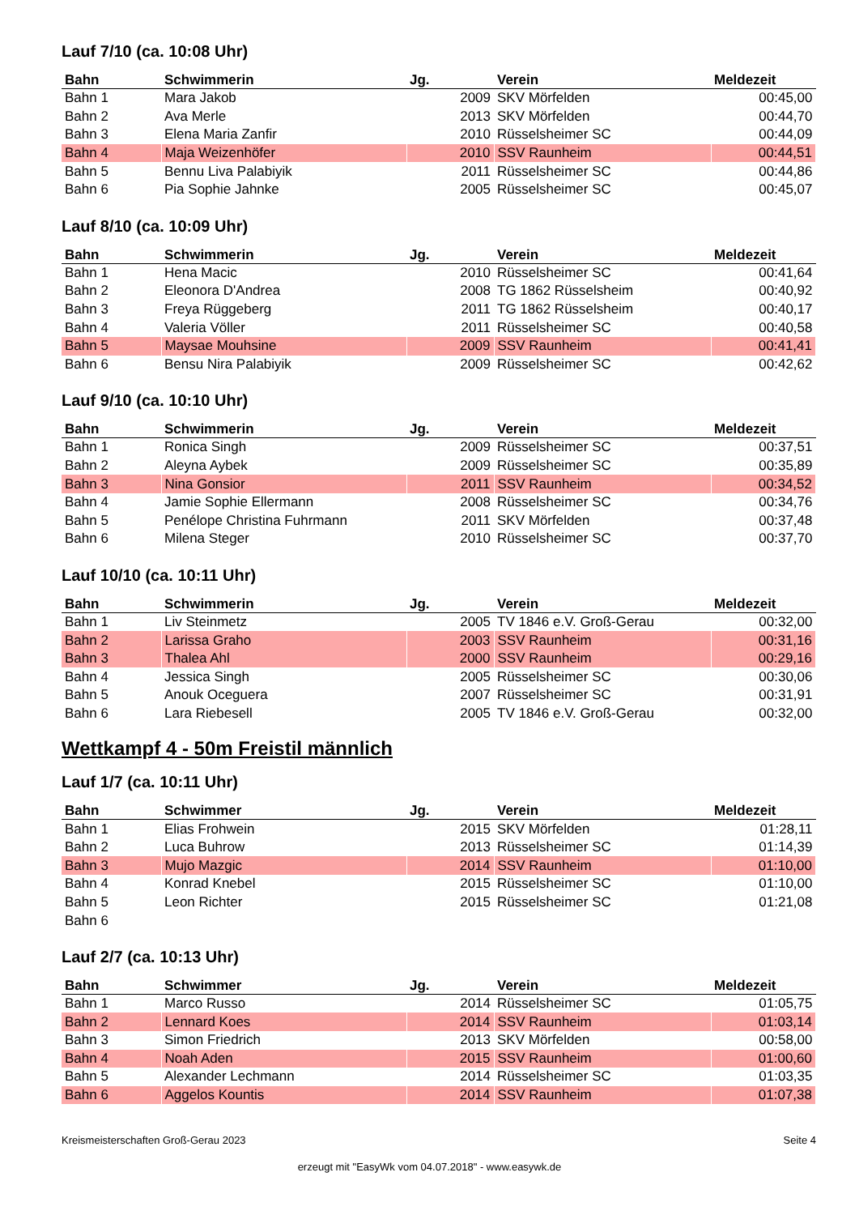Lauf 7/10 (ca. 10:08 Uhr)
| Bahn | Schwimmerin | Jg. | Verein | Meldezeit |
| --- | --- | --- | --- | --- |
| Bahn 1 | Mara Jakob | 2009 | SKV Mörfelden | 00:45,00 |
| Bahn 2 | Ava Merle | 2013 | SKV Mörfelden | 00:44,70 |
| Bahn 3 | Elena Maria Zanfir | 2010 | Rüsselsheimer SC | 00:44,09 |
| Bahn 4 | Maja Weizenhöfer | 2010 | SSV Raunheim | 00:44,51 |
| Bahn 5 | Bennu Liva Palabiyik | 2011 | Rüsselsheimer SC | 00:44,86 |
| Bahn 6 | Pia Sophie Jahnke | 2005 | Rüsselsheimer SC | 00:45,07 |
Lauf 8/10 (ca. 10:09 Uhr)
| Bahn | Schwimmerin | Jg. | Verein | Meldezeit |
| --- | --- | --- | --- | --- |
| Bahn 1 | Hena Macic | 2010 | Rüsselsheimer SC | 00:41,64 |
| Bahn 2 | Eleonora D'Andrea | 2008 | TG 1862 Rüsselsheim | 00:40,92 |
| Bahn 3 | Freya Rüggeberg | 2011 | TG 1862 Rüsselsheim | 00:40,17 |
| Bahn 4 | Valeria Völler | 2011 | Rüsselsheimer SC | 00:40,58 |
| Bahn 5 | Maysae Mouhsine | 2009 | SSV Raunheim | 00:41,41 |
| Bahn 6 | Bensu Nira Palabiyik | 2009 | Rüsselsheimer SC | 00:42,62 |
Lauf 9/10 (ca. 10:10 Uhr)
| Bahn | Schwimmerin | Jg. | Verein | Meldezeit |
| --- | --- | --- | --- | --- |
| Bahn 1 | Ronica Singh | 2009 | Rüsselsheimer SC | 00:37,51 |
| Bahn 2 | Aleyna Aybek | 2009 | Rüsselsheimer SC | 00:35,89 |
| Bahn 3 | Nina Gonsior | 2011 | SSV Raunheim | 00:34,52 |
| Bahn 4 | Jamie Sophie Ellermann | 2008 | Rüsselsheimer SC | 00:34,76 |
| Bahn 5 | Penélope Christina Fuhrmann | 2011 | SKV Mörfelden | 00:37,48 |
| Bahn 6 | Milena Steger | 2010 | Rüsselsheimer SC | 00:37,70 |
Lauf 10/10 (ca. 10:11 Uhr)
| Bahn | Schwimmerin | Jg. | Verein | Meldezeit |
| --- | --- | --- | --- | --- |
| Bahn 1 | Liv Steinmetz | 2005 | TV 1846 e.V. Groß-Gerau | 00:32,00 |
| Bahn 2 | Larissa Graho | 2003 | SSV Raunheim | 00:31,16 |
| Bahn 3 | Thalea Ahl | 2000 | SSV Raunheim | 00:29,16 |
| Bahn 4 | Jessica Singh | 2005 | Rüsselsheimer SC | 00:30,06 |
| Bahn 5 | Anouk Oceguera | 2007 | Rüsselsheimer SC | 00:31,91 |
| Bahn 6 | Lara Riebesell | 2005 | TV 1846 e.V. Groß-Gerau | 00:32,00 |
Wettkampf 4 - 50m Freistil männlich
Lauf 1/7 (ca. 10:11 Uhr)
| Bahn | Schwimmer | Jg. | Verein | Meldezeit |
| --- | --- | --- | --- | --- |
| Bahn 1 | Elias Frohwein | 2015 | SKV Mörfelden | 01:28,11 |
| Bahn 2 | Luca Buhrow | 2013 | Rüsselsheimer SC | 01:14,39 |
| Bahn 3 | Mujo Mazgic | 2014 | SSV Raunheim | 01:10,00 |
| Bahn 4 | Konrad Knebel | 2015 | Rüsselsheimer SC | 01:10,00 |
| Bahn 5 | Leon Richter | 2015 | Rüsselsheimer SC | 01:21,08 |
| Bahn 6 | | | | |
Lauf 2/7 (ca. 10:13 Uhr)
| Bahn | Schwimmer | Jg. | Verein | Meldezeit |
| --- | --- | --- | --- | --- |
| Bahn 1 | Marco Russo | 2014 | Rüsselsheimer SC | 01:05,75 |
| Bahn 2 | Lennard Koes | 2014 | SSV Raunheim | 01:03,14 |
| Bahn 3 | Simon Friedrich | 2013 | SKV Mörfelden | 00:58,00 |
| Bahn 4 | Noah Aden | 2015 | SSV Raunheim | 01:00,60 |
| Bahn 5 | Alexander Lechmann | 2014 | Rüsselsheimer SC | 01:03,35 |
| Bahn 6 | Aggelos Kountis | 2014 | SSV Raunheim | 01:07,38 |
Kreismeisterschaften Groß-Gerau 2023 Seite 4
erzeugt mit "EasyWk vom 04.07.2018" - www.easywk.de